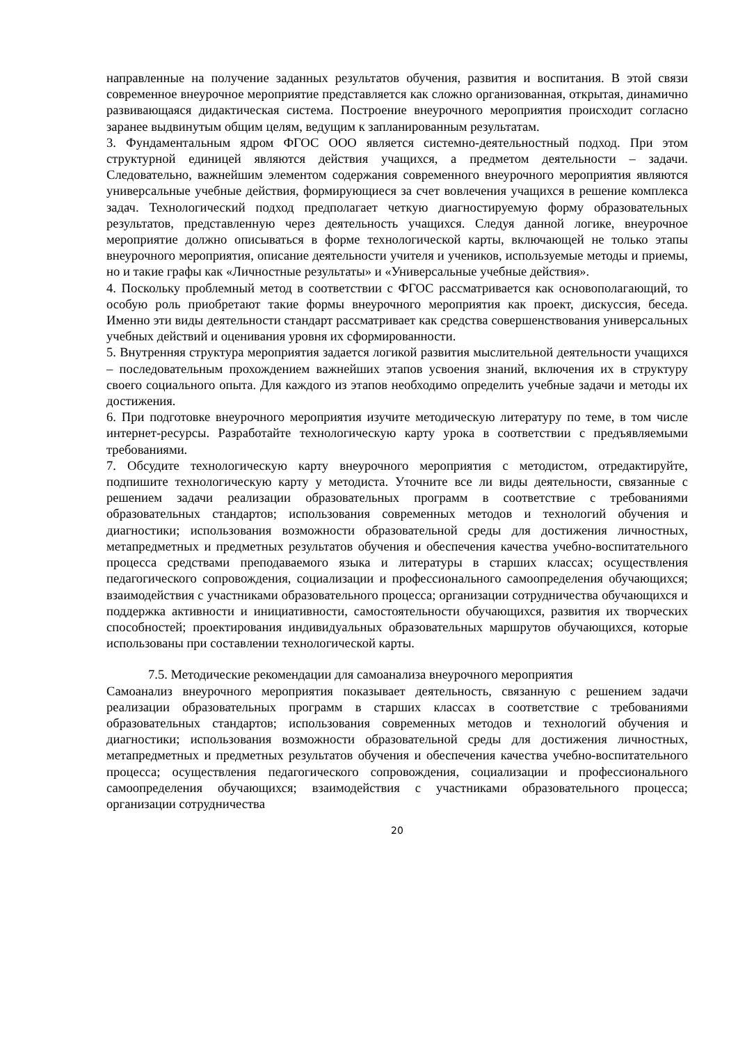направленные на получение заданных результатов обучения, развития и воспитания. В этой связи современное внеурочное мероприятие представляется как сложно организованная, открытая, динамично развивающаяся дидактическая система. Построение внеурочного мероприятия происходит согласно заранее выдвинутым общим целям, ведущим к запланированным результатам.
3. Фундаментальным ядром ФГОС ООО является системно-деятельностный подход. При этом структурной единицей являются действия учащихся, а предметом деятельности – задачи. Следовательно, важнейшим элементом содержания современного внеурочного мероприятия являются универсальные учебные действия, формирующиеся за счет вовлечения учащихся в решение комплекса задач. Технологический подход предполагает четкую диагностируемую форму образовательных результатов, представленную через деятельность учащихся. Следуя данной логике, внеурочное мероприятие должно описываться в форме технологической карты, включающей не только этапы внеурочного мероприятия, описание деятельности учителя и учеников, используемые методы и приемы, но и такие графы как «Личностные результаты» и «Универсальные учебные действия».
4. Поскольку проблемный метод в соответствии с ФГОС рассматривается как основополагающий, то особую роль приобретают такие формы внеурочного мероприятия как проект, дискуссия, беседа. Именно эти виды деятельности стандарт рассматривает как средства совершенствования универсальных учебных действий и оценивания уровня их сформированности.
5. Внутренняя структура мероприятия задается логикой развития мыслительной деятельности учащихся – последовательным прохождением важнейших этапов усвоения знаний, включения их в структуру своего социального опыта. Для каждого из этапов необходимо определить учебные задачи и методы их достижения.
6. При подготовке внеурочного мероприятия изучите методическую литературу по теме, в том числе интернет-ресурсы. Разработайте технологическую карту урока в соответствии с предъявляемыми требованиями.
7. Обсудите технологическую карту внеурочного мероприятия с методистом, отредактируйте, подпишите технологическую карту у методиста. Уточните все ли виды деятельности, связанные с решением задачи реализации образовательных программ в соответствие с требованиями образовательных стандартов; использования современных методов и технологий обучения и диагностики; использования возможности образовательной среды для достижения личностных, метапредметных и предметных результатов обучения и обеспечения качества учебно-воспитательного процесса средствами преподаваемого языка и литературы в старших классах; осуществления педагогического сопровождения, социализации и профессионального самоопределения обучающихся; взаимодействия с участниками образовательного процесса; организации сотрудничества обучающихся и поддержка активности и инициативности, самостоятельности обучающихся, развития их творческих способностей; проектирования индивидуальных образовательных маршрутов обучающихся, которые использованы при составлении технологической карты.
7.5. Методические рекомендации для самоанализа внеурочного мероприятия
Самоанализ внеурочного мероприятия показывает деятельность, связанную с решением задачи реализации образовательных программ в старших классах в соответствие с требованиями образовательных стандартов; использования современных методов и технологий обучения и диагностики; использования возможности образовательной среды для достижения личностных, метапредметных и предметных результатов обучения и обеспечения качества учебно-воспитательного процесса; осуществления педагогического сопровождения, социализации и профессионального самоопределения обучающихся; взаимодействия с участниками образовательного процесса; организации сотрудничества
20